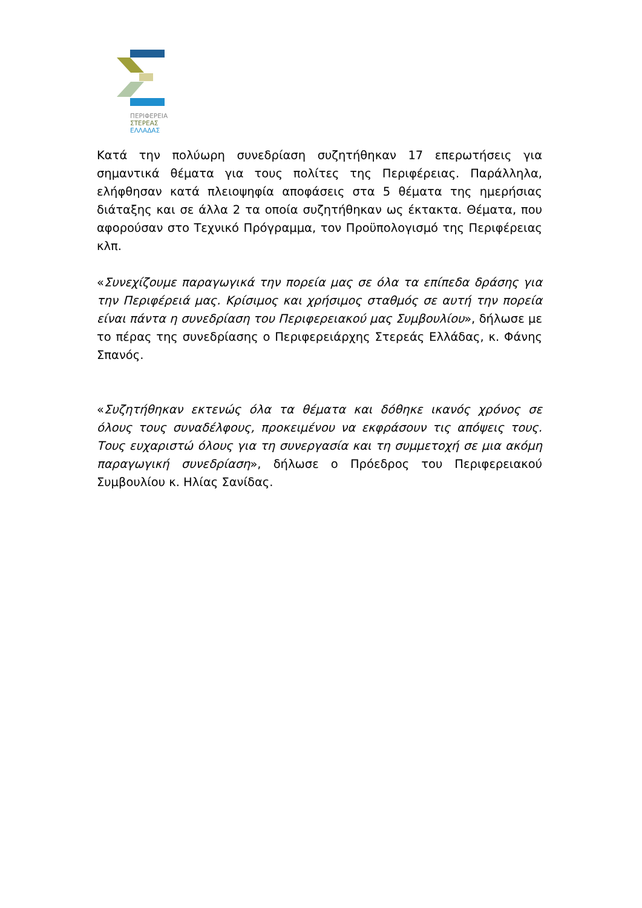ΠΕΡΙΦΕΡΕΙΑ
ΣΤΕΡΕΑΣ
ΕΛΛΑΔΑΣ
Κατά την πολύωρη συνεδρίαση συζητήθηκαν 17 επερωτήσεις για σημαντικά θέματα για τους πολίτες της Περιφέρειας. Παράλληλα, ελήφθησαν κατά πλειοψηφία αποφάσεις στα 5 θέματα της ημερήσιας διάταξης και σε άλλα 2 τα οποία συζητήθηκαν ως έκτακτα. Θέματα, που αφορούσαν στο Τεχνικό Πρόγραμμα, τον Προϋπολογισμό της Περιφέρειας κλπ.
«Συνεχίζουμε παραγωγικά την πορεία μας σε όλα τα επίπεδα δράσης για την Περιφέρειά μας. Κρίσιμος και χρήσιμος σταθμός σε αυτή την πορεία είναι πάντα η συνεδρίαση του Περιφερειακού μας Συμβουλίου», δήλωσε με το πέρας της συνεδρίασης ο Περιφερειάρχης Στερεάς Ελλάδας, κ. Φάνης Σπανός.
«Συζητήθηκαν εκτενώς όλα τα θέματα και δόθηκε ικανός χρόνος σε όλους τους συναδέλφους, προκειμένου να εκφράσουν τις απόψεις τους. Τους ευχαριστώ όλους για τη συνεργασία και τη συμμετοχή σε μια ακόμη παραγωγική συνεδρίαση», δήλωσε ο Πρόεδρος του Περιφερειακού Συμβουλίου κ. Ηλίας Σανίδας.